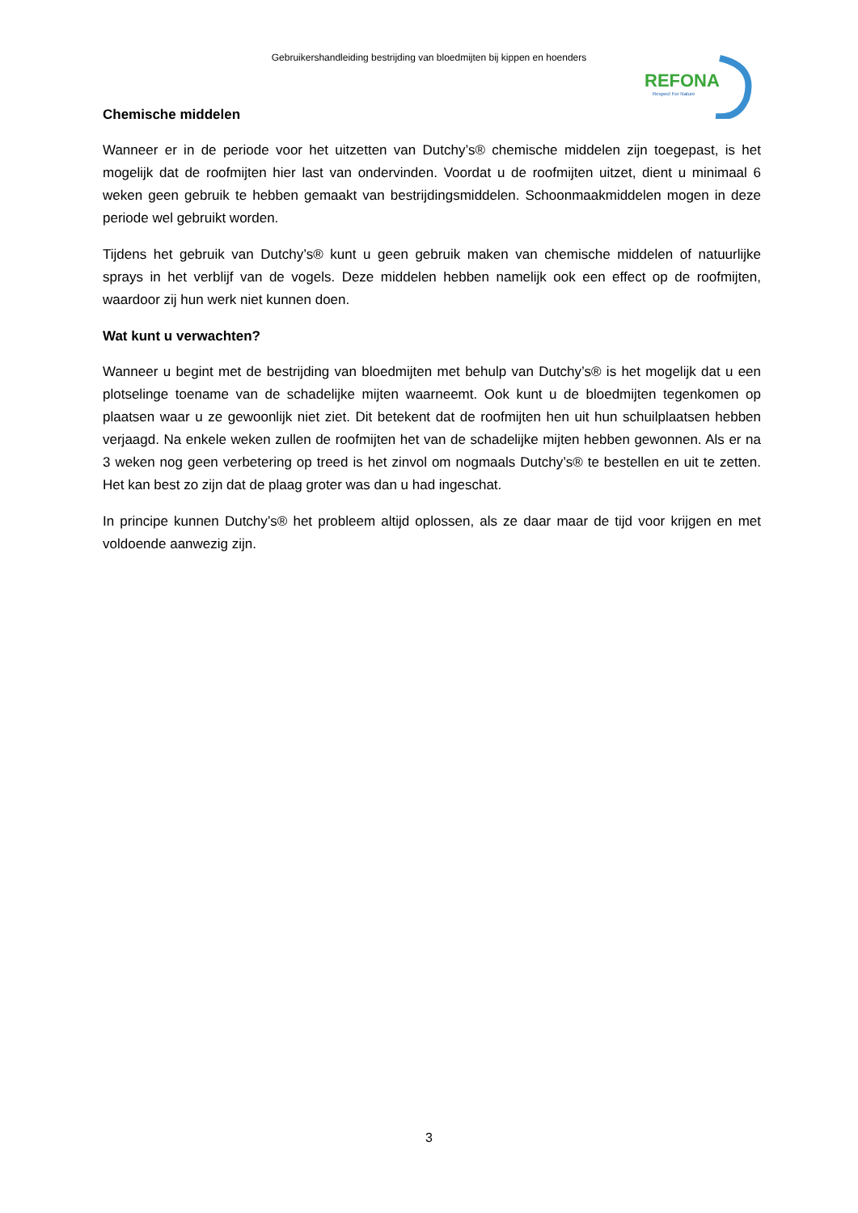Gebruikershandleiding bestrijding van bloedmijten bij kippen en hoenders
REFONA
Respect For Nature
Chemische middelen
Wanneer er in de periode voor het uitzetten van Dutchy’s® chemische middelen zijn toegepast, is het mogelijk dat de roofmijten hier last van ondervinden. Voordat u de roofmijten uitzet, dient u minimaal 6 weken geen gebruik te hebben gemaakt van bestrijdingsmiddelen. Schoonmaakmiddelen mogen in deze periode wel gebruikt worden.
Tijdens het gebruik van Dutchy’s® kunt u geen gebruik maken van chemische middelen of natuurlijke sprays in het verblijf van de vogels. Deze middelen hebben namelijk ook een effect op de roofmijten, waardoor zij hun werk niet kunnen doen.
Wat kunt u verwachten?
Wanneer u begint met de bestrijding van bloedmijten met behulp van Dutchy’s® is het mogelijk dat u een plotselinge toename van de schadelijke mijten waarneemt. Ook kunt u de bloedmijten tegenkomen op plaatsen waar u ze gewoonlijk niet ziet. Dit betekent dat de roofmijten hen uit hun schuilplaatsen hebben verjaagd. Na enkele weken zullen de roofmijten het van de schadelijke mijten hebben gewonnen. Als er na 3 weken nog geen verbetering op treed is het zinvol om nogmaals Dutchy’s® te bestellen en uit te zetten. Het kan best zo zijn dat de plaag groter was dan u had ingeschat.
In principe kunnen Dutchy’s® het probleem altijd oplossen, als ze daar maar de tijd voor krijgen en met voldoende aanwezig zijn.
3